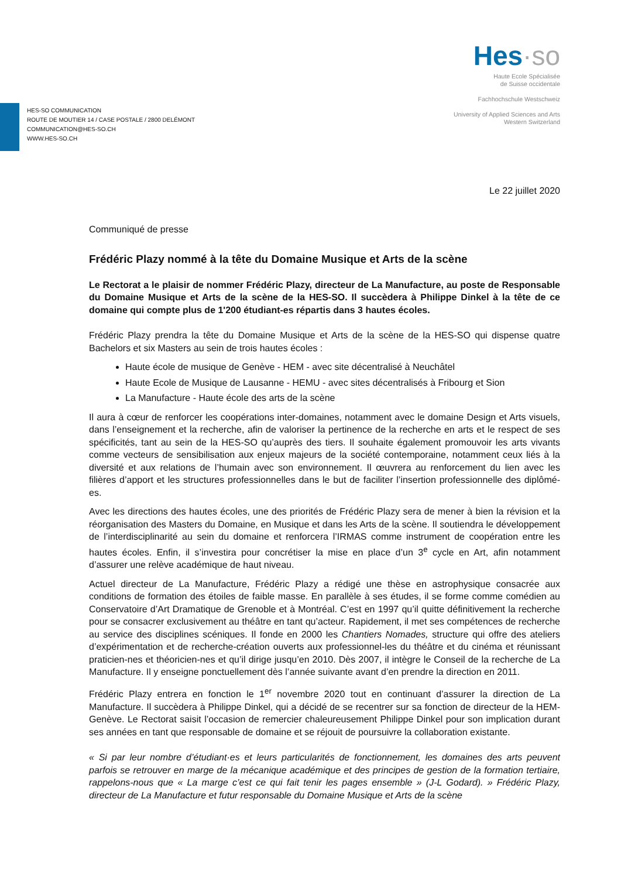Hes·so
Haute Ecole Spécialisée
de Suisse occidentale
Fachhochschule Westschweiz
University of Applied Sciences and Arts
Western Switzerland
HES-SO COMMUNICATION
ROUTE DE MOUTIER 14 / CASE POSTALE / 2800 DELÉMONT
COMMUNICATION@HES-SO.CH
WWW.HES-SO.CH
Le 22 juillet 2020
Communiqué de presse
Frédéric Plazy nommé à la tête du Domaine Musique et Arts de la scène
Le Rectorat a le plaisir de nommer Frédéric Plazy, directeur de La Manufacture, au poste de Responsable du Domaine Musique et Arts de la scène de la HES-SO. Il succèdera à Philippe Dinkel à la tête de ce domaine qui compte plus de 1'200 étudiant-es répartis dans 3 hautes écoles.
Frédéric Plazy prendra la tête du Domaine Musique et Arts de la scène de la HES-SO qui dispense quatre Bachelors et six Masters au sein de trois hautes écoles :
Haute école de musique de Genève - HEM - avec site décentralisé à Neuchâtel
Haute Ecole de Musique de Lausanne - HEMU - avec sites décentralisés à Fribourg et Sion
La Manufacture - Haute école des arts de la scène
Il aura à cœur de renforcer les coopérations inter-domaines, notamment avec le domaine Design et Arts visuels, dans l’enseignement et la recherche, afin de valoriser la pertinence de la recherche en arts et le respect de ses spécificités, tant au sein de la HES-SO qu’auprès des tiers. Il souhaite également promouvoir les arts vivants comme vecteurs de sensibilisation aux enjeux majeurs de la société contemporaine, notamment ceux liés à la diversité et aux relations de l’humain avec son environnement. Il œuvrera au renforcement du lien avec les filières d’apport et les structures professionnelles dans le but de faciliter l’insertion professionnelle des diplômé-es.
Avec les directions des hautes écoles, une des priorités de Frédéric Plazy sera de mener à bien la révision et la réorganisation des Masters du Domaine, en Musique et dans les Arts de la scène. Il soutiendra le développement de l’interdisciplinarité au sein du domaine et renforcera l’IRMAS comme instrument de coopération entre les hautes écoles. Enfin, il s’investira pour concrétiser la mise en place d’un 3<sup>e</sup> cycle en Art, afin notamment d’assurer une relève académique de haut niveau.
Actuel directeur de La Manufacture, Frédéric Plazy a rédigé une thèse en astrophysique consacrée aux conditions de formation des étoiles de faible masse. En parallèle à ses études, il se forme comme comédien au Conservatoire d’Art Dramatique de Grenoble et à Montréal. C’est en 1997 qu’il quitte définitivement la recherche pour se consacrer exclusivement au théâtre en tant qu’acteur. Rapidement, il met ses compétences de recherche au service des disciplines scéniques. Il fonde en 2000 les Chantiers Nomades, structure qui offre des ateliers d’expérimentation et de recherche-création ouverts aux professionnel-les du théâtre et du cinéma et réunissant praticien-nes et théoricien-nes et qu’il dirige jusqu’en 2010. Dès 2007, il intègre le Conseil de la recherche de La Manufacture. Il y enseigne ponctuellement dès l’année suivante avant d’en prendre la direction en 2011.
Frédéric Plazy entrera en fonction le 1<sup>er</sup> novembre 2020 tout en continuant d’assurer la direction de La Manufacture. Il succèdera à Philippe Dinkel, qui a décidé de se recentrer sur sa fonction de directeur de la HEM-Genève. Le Rectorat saisit l’occasion de remercier chaleureusement Philippe Dinkel pour son implication durant ses années en tant que responsable de domaine et se réjouit de poursuivre la collaboration existante.
« Si par leur nombre d’étudiant·es et leurs particularités de fonctionnement, les domaines des arts peuvent parfois se retrouver en marge de la mécanique académique et des principes de gestion de la formation tertiaire, rappelons-nous que « La marge c’est ce qui fait tenir les pages ensemble » (J-L Godard). » Frédéric Plazy, directeur de La Manufacture et futur responsable du Domaine Musique et Arts de la scène